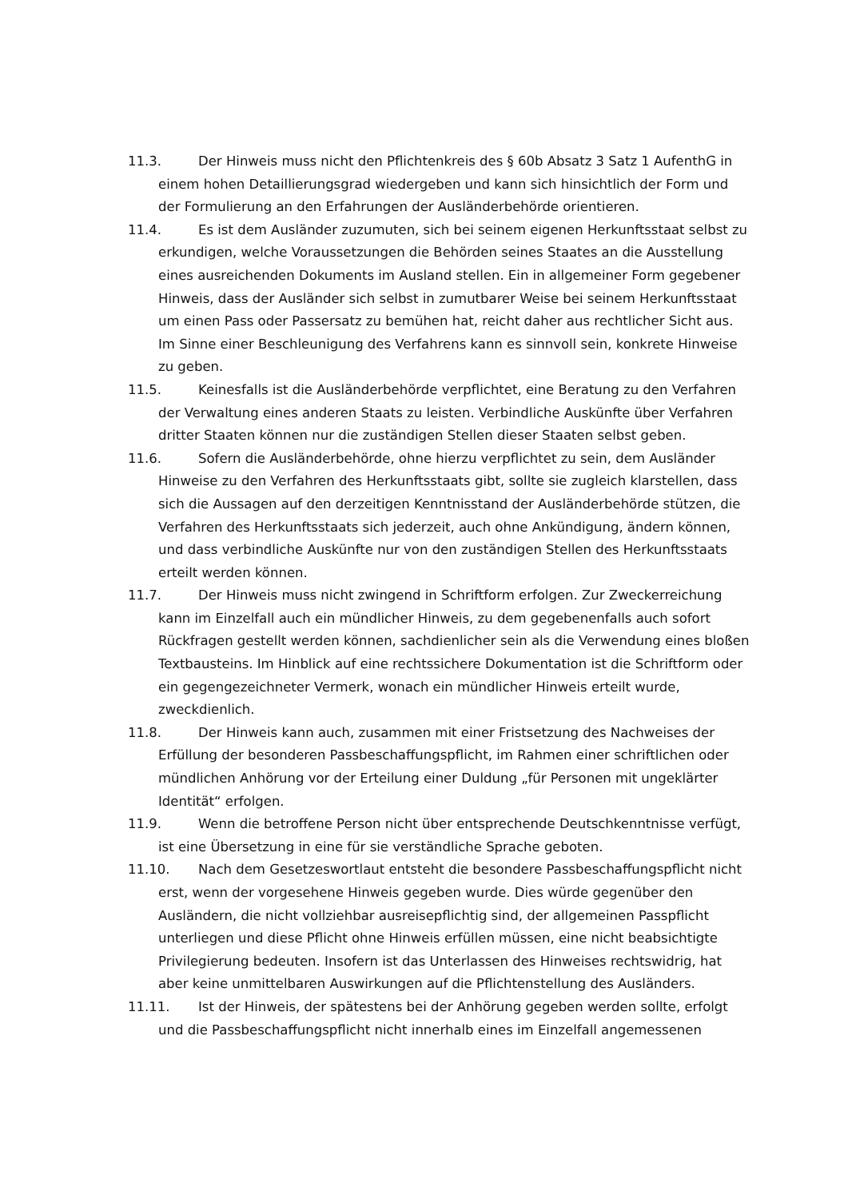11.3. Der Hinweis muss nicht den Pflichtenkreis des § 60b Absatz 3 Satz 1 AufenthG in einem hohen Detaillierungsgrad wiedergeben und kann sich hinsichtlich der Form und der Formulierung an den Erfahrungen der Ausländerbehörde orientieren.
11.4. Es ist dem Ausländer zuzumuten, sich bei seinem eigenen Herkunftsstaat selbst zu erkundigen, welche Voraussetzungen die Behörden seines Staates an die Ausstellung eines ausreichenden Dokuments im Ausland stellen. Ein in allgemeiner Form gegebener Hinweis, dass der Ausländer sich selbst in zumutbarer Weise bei seinem Herkunftsstaat um einen Pass oder Passersatz zu bemühen hat, reicht daher aus rechtlicher Sicht aus. Im Sinne einer Beschleunigung des Verfahrens kann es sinnvoll sein, konkrete Hinweise zu geben.
11.5. Keinesfalls ist die Ausländerbehörde verpflichtet, eine Beratung zu den Verfahren der Verwaltung eines anderen Staats zu leisten. Verbindliche Auskünfte über Verfahren dritter Staaten können nur die zuständigen Stellen dieser Staaten selbst geben.
11.6. Sofern die Ausländerbehörde, ohne hierzu verpflichtet zu sein, dem Ausländer Hinweise zu den Verfahren des Herkunftsstaats gibt, sollte sie zugleich klarstellen, dass sich die Aussagen auf den derzeitigen Kenntnisstand der Ausländerbehörde stützen, die Verfahren des Herkunftsstaats sich jederzeit, auch ohne Ankündigung, ändern können, und dass verbindliche Auskünfte nur von den zuständigen Stellen des Herkunftsstaats erteilt werden können.
11.7. Der Hinweis muss nicht zwingend in Schriftform erfolgen. Zur Zweckerreichung kann im Einzelfall auch ein mündlicher Hinweis, zu dem gegebenenfalls auch sofort Rückfragen gestellt werden können, sachdienlicher sein als die Verwendung eines bloßen Textbausteins. Im Hinblick auf eine rechtssichere Dokumentation ist die Schriftform oder ein gegengezeichneter Vermerk, wonach ein mündlicher Hinweis erteilt wurde, zweckdienlich.
11.8. Der Hinweis kann auch, zusammen mit einer Fristsetzung des Nachweises der Erfüllung der besonderen Passbeschaffungspflicht, im Rahmen einer schriftlichen oder mündlichen Anhörung vor der Erteilung einer Duldung „für Personen mit ungeklärter Identität“ erfolgen.
11.9. Wenn die betroffene Person nicht über entsprechende Deutschkenntnisse verfügt, ist eine Übersetzung in eine für sie verständliche Sprache geboten.
11.10. Nach dem Gesetzeswortlaut entsteht die besondere Passbeschaffungspflicht nicht erst, wenn der vorgesehene Hinweis gegeben wurde. Dies würde gegenüber den Ausländern, die nicht vollziehbar ausreisepflichtig sind, der allgemeinen Passpflicht unterliegen und diese Pflicht ohne Hinweis erfüllen müssen, eine nicht beabsichtigte Privilegierung bedeuten. Insofern ist das Unterlassen des Hinweises rechtswidrig, hat aber keine unmittelbaren Auswirkungen auf die Pflichtenstellung des Ausländers.
11.11. Ist der Hinweis, der spätestens bei der Anhörung gegeben werden sollte, erfolgt und die Passbeschaffungspflicht nicht innerhalb eines im Einzelfall angemessenen